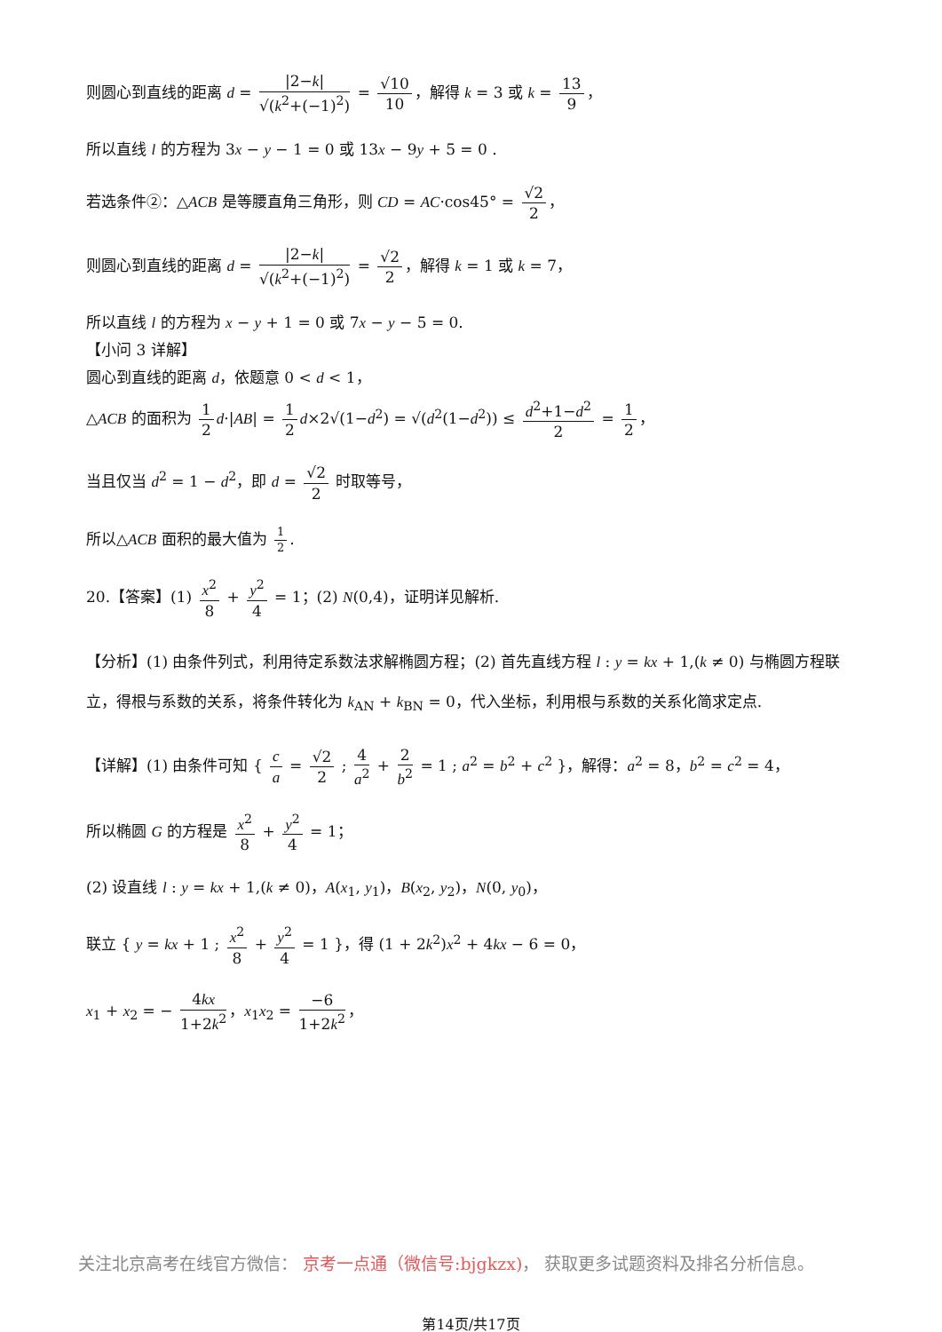则圆心到直线的距离 d = |2−k| √(k<sup>2</sup>+(−1)<sup>2</sup>) = √10 10 ，解得 k = 3 或 k = 13 9 ，
所以直线 l 的方程为 3x − y − 1 = 0 或 13x − 9y + 5 = 0 .
若选条件②：△ACB 是等腰直角三角形，则 CD = AC·cos45° = √2 2 ，
则圆心到直线的距离 d = |2−k| √(k<sup>2</sup>+(−1)<sup>2</sup>) = √2 2 ，解得 k = 1 或 k = 7，
所以直线 l 的方程为 x − y + 1 = 0 或 7x − y − 5 = 0.
【小问 3 详解】
圆心到直线的距离 d，依题意 0 < d < 1，
△ACB 的面积为 1 2 d·|AB| = 1 2 d×2√(1−d<sup>2</sup>) = √(d<sup>2</sup>(1−d<sup>2</sup>)) ≤ d<sup>2</sup>+1−d<sup>2</sup> 2 = 1 2 ，
当且仅当 d<sup>2</sup> = 1 − d<sup>2</sup>，即 d = √2 2 时取等号，
所以△ACB 面积的最大值为 1 2.
20.【答案】(1) x<sup>2</sup> 8 + y<sup>2</sup> 4 = 1；(2) N(0,4)，证明详见解析.
【分析】(1) 由条件列式，利用待定系数法求解椭圆方程；(2) 首先直线方程 l : y = kx + 1,(k ≠ 0) 与椭圆方程联立，得根与系数的关系，将条件转化为 k<sub>AN</sub> + k<sub>BN</sub> = 0，代入坐标，利用根与系数的关系化简求定点.
【详解】(1) 由条件可知 { c a = √2 2 ; 4 a<sup>2</sup> + 2 b<sup>2</sup> = 1 ; a<sup>2</sup> = b<sup>2</sup> + c<sup>2</sup> }，解得：a<sup>2</sup> = 8，b<sup>2</sup> = c<sup>2</sup> = 4，
所以椭圆 G 的方程是 x<sup>2</sup> 8 + y<sup>2</sup> 4 = 1；
(2) 设直线 l : y = kx + 1,(k ≠ 0)，A(x<sub>1</sub>, y<sub>1</sub>)，B(x<sub>2</sub>, y<sub>2</sub>)，N(0, y<sub>0</sub>)，
联立 { y = kx + 1 ; x<sup>2</sup> 8 + y<sup>2</sup> 4 = 1 }，得 (1 + 2k<sup>2</sup>)x<sup>2</sup> + 4kx − 6 = 0，
x<sub>1</sub> + x<sub>2</sub> = − 4kx 1+2k<sup>2</sup> ，x<sub>1</sub>x<sub>2</sub> = −6 1+2k<sup>2</sup> ，
关注北京高考在线官方微信： 京考一点通（微信号:bjgkzx)， 获取更多试题资料及排名分析信息。
第14页/共17页